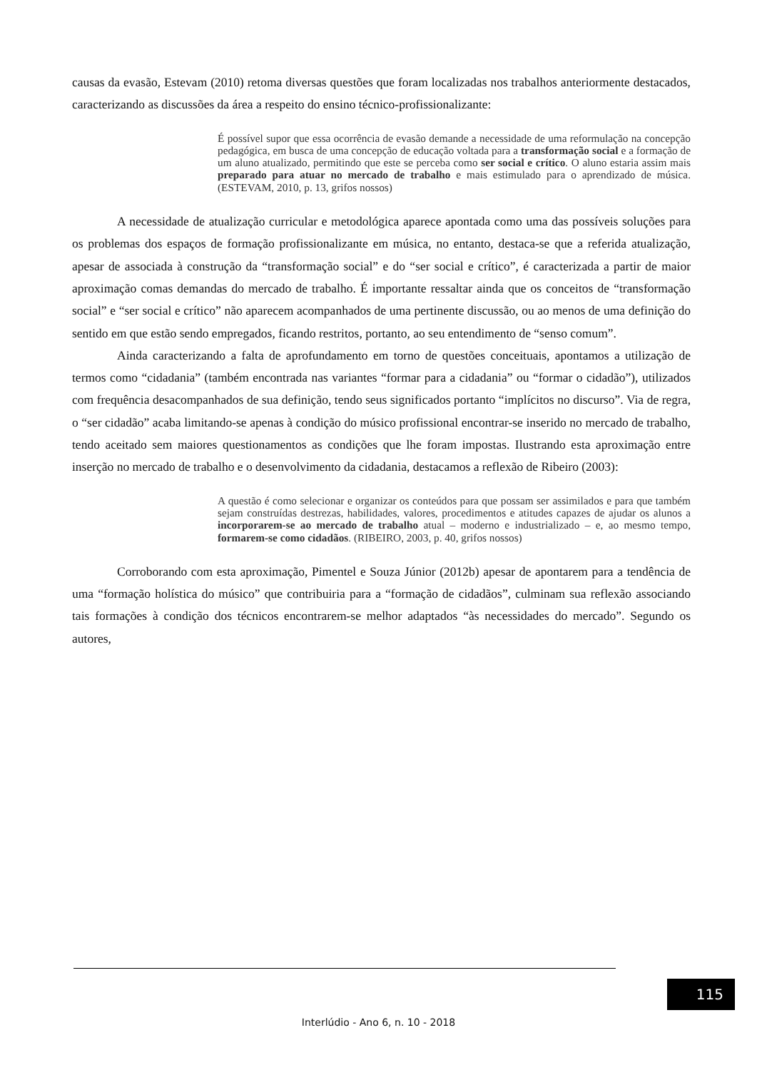causas da evasão, Estevam (2010) retoma diversas questões que foram localizadas nos trabalhos anteriormente destacados, caracterizando as discussões da área a respeito do ensino técnico-profissionalizante:
É possível supor que essa ocorrência de evasão demande a necessidade de uma reformulação na concepção pedagógica, em busca de uma concepção de educação voltada para a transformação social e a formação de um aluno atualizado, permitindo que este se perceba como ser social e crítico. O aluno estaria assim mais preparado para atuar no mercado de trabalho e mais estimulado para o aprendizado de música. (ESTEVAM, 2010, p. 13, grifos nossos)
A necessidade de atualização curricular e metodológica aparece apontada como uma das possíveis soluções para os problemas dos espaços de formação profissionalizante em música, no entanto, destaca-se que a referida atualização, apesar de associada à construção da “transformação social” e do “ser social e crítico”, é caracterizada a partir de maior aproximação comas demandas do mercado de trabalho. É importante ressaltar ainda que os conceitos de “transformação social” e “ser social e crítico” não aparecem acompanhados de uma pertinente discussão, ou ao menos de uma definição do sentido em que estão sendo empregados, ficando restritos, portanto, ao seu entendimento de “senso comum”.
Ainda caracterizando a falta de aprofundamento em torno de questões conceituais, apontamos a utilização de termos como “cidadania” (também encontrada nas variantes “formar para a cidadania” ou “formar o cidadão”), utilizados com frequência desacompanhados de sua definição, tendo seus significados portanto “implícitos no discurso”. Via de regra, o “ser cidadão” acaba limitando-se apenas à condição do músico profissional encontrar-se inserido no mercado de trabalho, tendo aceitado sem maiores questionamentos as condições que lhe foram impostas. Ilustrando esta aproximação entre inserção no mercado de trabalho e o desenvolvimento da cidadania, destacamos a reflexão de Ribeiro (2003):
A questão é como selecionar e organizar os conteúdos para que possam ser assimilados e para que também sejam construídas destrezas, habilidades, valores, procedimentos e atitudes capazes de ajudar os alunos a incorporarem-se ao mercado de trabalho atual – moderno e industrializado – e, ao mesmo tempo, formarem-se como cidadãos. (RIBEIRO, 2003, p. 40, grifos nossos)
Corroborando com esta aproximação, Pimentel e Souza Júnior (2012b) apesar de apontarem para a tendência de uma “formação holística do músico” que contribuiria para a “formação de cidadãos”, culminam sua reflexão associando tais formações à condição dos técnicos encontrarem-se melhor adaptados “às necessidades do mercado”. Segundo os autores,
115
Interlúdio - Ano 6, n. 10 - 2018